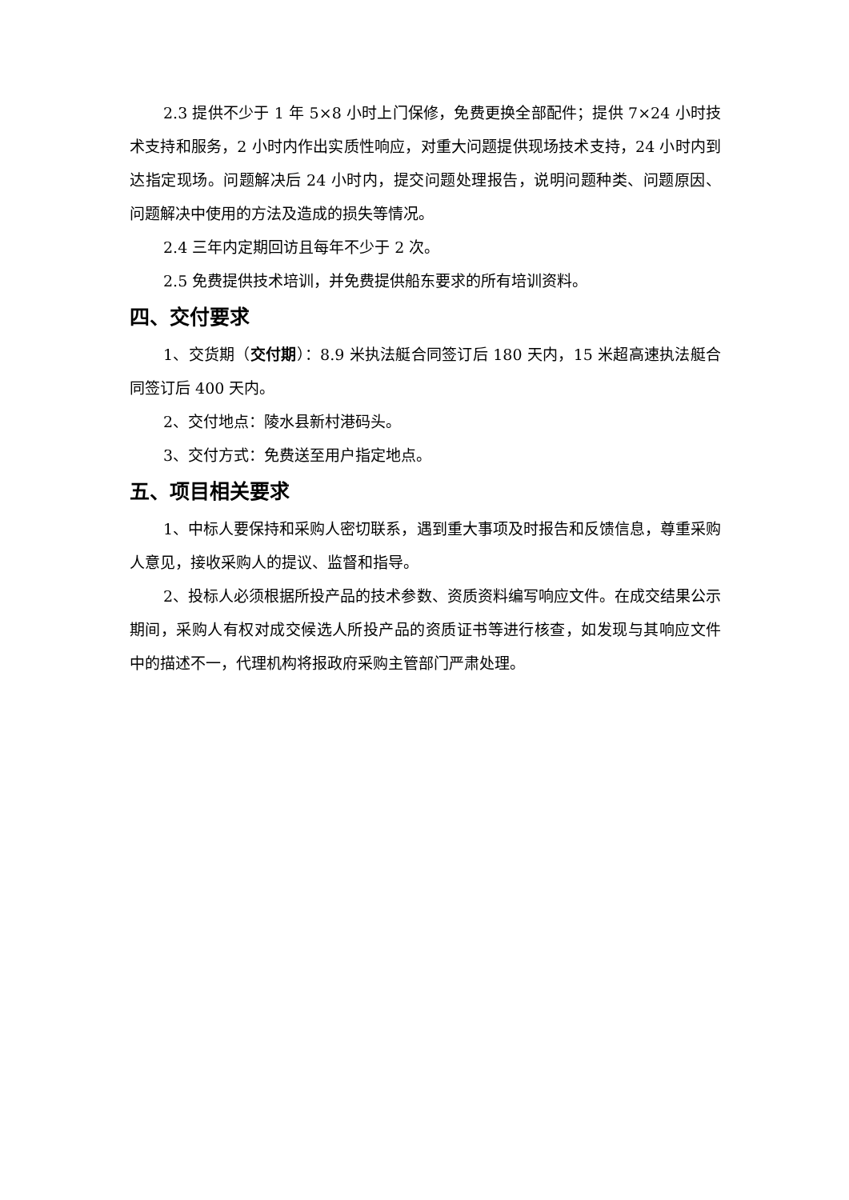2.3 提供不少于 1 年 5×8 小时上门保修，免费更换全部配件；提供 7×24 小时技术支持和服务，2 小时内作出实质性响应，对重大问题提供现场技术支持，24 小时内到达指定现场。问题解决后 24 小时内，提交问题处理报告，说明问题种类、问题原因、问题解决中使用的方法及造成的损失等情况。
2.4 三年内定期回访且每年不少于 2 次。
2.5 免费提供技术培训，并免费提供船东要求的所有培训资料。
四、交付要求
1、交货期（交付期）：8.9 米执法艇合同签订后 180 天内，15 米超高速执法艇合同签订后 400 天内。
2、交付地点：陵水县新村港码头。
3、交付方式：免费送至用户指定地点。
五、项目相关要求
1、中标人要保持和采购人密切联系，遇到重大事项及时报告和反馈信息，尊重采购人意见，接收采购人的提议、监督和指导。
2、投标人必须根据所投产品的技术参数、资质资料编写响应文件。在成交结果公示期间，采购人有权对成交候选人所投产品的资质证书等进行核查，如发现与其响应文件中的描述不一，代理机构将报政府采购主管部门严肃处理。